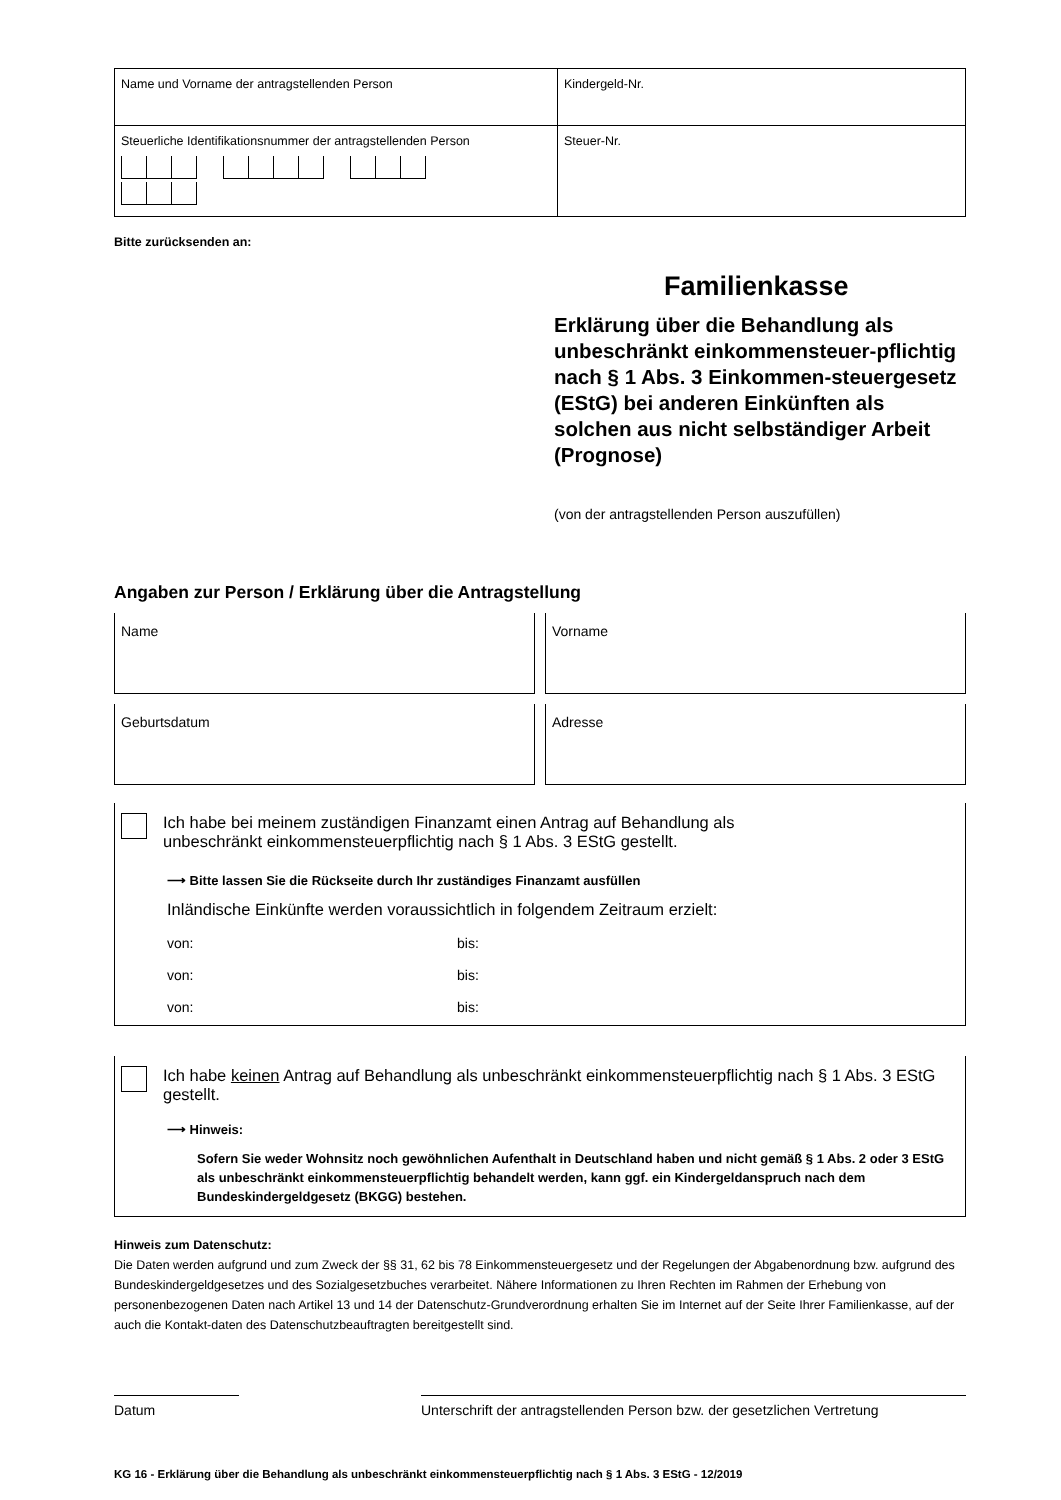| Name und Vorname der antragstellenden Person | Kindergeld-Nr. |
| Steuerliche Identifikationsnummer der antragstellenden Person | Steuer-Nr. |
Bitte zurücksenden an:
Familienkasse
Erklärung über die Behandlung als unbeschränkt einkommensteuer-pflichtig nach § 1 Abs. 3 Einkommen-steuergesetz (EStG) bei anderen Einkünften als solchen aus nicht selbständiger Arbeit (Prognose)
(von der antragstellenden Person auszufüllen)
Angaben zur Person / Erklärung über die Antragstellung
Name Vorname
Geburtsdatum Adresse
Ich habe bei meinem zuständigen Finanzamt einen Antrag auf Behandlung als
unbeschränkt einkommensteuerpflichtig nach § 1 Abs. 3 EStG gestellt.
⟶ Bitte lassen Sie die Rückseite durch Ihr zuständiges Finanzamt ausfüllen
Inländische Einkünfte werden voraussichtlich in folgendem Zeitraum erzielt:
von: bis:
von: bis:
von: bis:
Ich habe keinen Antrag auf Behandlung als unbeschränkt einkommensteuerpflichtig nach § 1 Abs. 3 EStG gestellt.
⟶ Hinweis:
Sofern Sie weder Wohnsitz noch gewöhnlichen Aufenthalt in Deutschland haben und nicht gemäß § 1 Abs. 2 oder 3 EStG als unbeschränkt einkommensteuerpflichtig behandelt werden, kann ggf. ein Kindergeldanspruch nach dem Bundeskindergeldgesetz (BKGG) bestehen.
Hinweis zum Datenschutz:
Die Daten werden aufgrund und zum Zweck der §§ 31, 62 bis 78 Einkommensteuergesetz und der Regelungen der Abgabenordnung bzw. aufgrund des Bundeskindergeldgesetzes und des Sozialgesetzbuches verarbeitet. Nähere Informationen zu Ihren Rechten im Rahmen der Erhebung von personenbezogenen Daten nach Artikel 13 und 14 der Datenschutz-Grundverordnung erhalten Sie im Internet auf der Seite Ihrer Familienkasse, auf der auch die Kontakt-daten des Datenschutzbeauftragten bereitgestellt sind.
Datum Unterschrift der antragstellenden Person bzw. der gesetzlichen Vertretung
KG 16 - Erklärung über die Behandlung als unbeschränkt einkommensteuerpflichtig nach § 1 Abs. 3 EStG - 12/2019